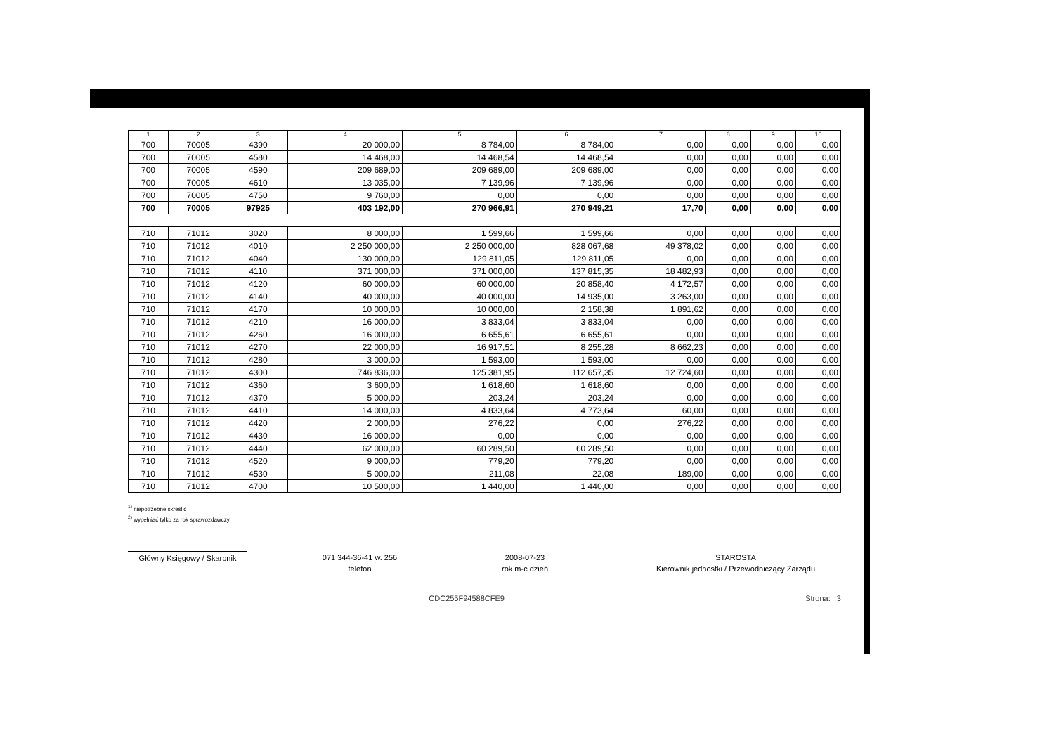| 1 | 2 | 3 | 4 | 5 | 6 | 7 | 8 | 9 | 10 |
| --- | --- | --- | --- | --- | --- | --- | --- | --- | --- |
| 700 | 70005 | 4390 | 20 000,00 | 8 784,00 | 8 784,00 | 0,00 | 0,00 | 0,00 | 0,00 |
| 700 | 70005 | 4580 | 14 468,00 | 14 468,54 | 14 468,54 | 0,00 | 0,00 | 0,00 | 0,00 |
| 700 | 70005 | 4590 | 209 689,00 | 209 689,00 | 209 689,00 | 0,00 | 0,00 | 0,00 | 0,00 |
| 700 | 70005 | 4610 | 13 035,00 | 7 139,96 | 7 139,96 | 0,00 | 0,00 | 0,00 | 0,00 |
| 700 | 70005 | 4750 | 9 760,00 | 0,00 | 0,00 | 0,00 | 0,00 | 0,00 | 0,00 |
| 700 | 70005 | 97925 | 403 192,00 | 270 966,91 | 270 949,21 | 17,70 | 0,00 | 0,00 | 0,00 |
| 710 | 71012 | 3020 | 8 000,00 | 1 599,66 | 1 599,66 | 0,00 | 0,00 | 0,00 | 0,00 |
| 710 | 71012 | 4010 | 2 250 000,00 | 2 250 000,00 | 828 067,68 | 49 378,02 | 0,00 | 0,00 | 0,00 |
| 710 | 71012 | 4040 | 130 000,00 | 129 811,05 | 129 811,05 | 0,00 | 0,00 | 0,00 | 0,00 |
| 710 | 71012 | 4110 | 371 000,00 | 371 000,00 | 137 815,35 | 18 482,93 | 0,00 | 0,00 | 0,00 |
| 710 | 71012 | 4120 | 60 000,00 | 60 000,00 | 20 858,40 | 4 172,57 | 0,00 | 0,00 | 0,00 |
| 710 | 71012 | 4140 | 40 000,00 | 40 000,00 | 14 935,00 | 3 263,00 | 0,00 | 0,00 | 0,00 |
| 710 | 71012 | 4170 | 10 000,00 | 10 000,00 | 2 158,38 | 1 891,62 | 0,00 | 0,00 | 0,00 |
| 710 | 71012 | 4210 | 16 000,00 | 3 833,04 | 3 833,04 | 0,00 | 0,00 | 0,00 | 0,00 |
| 710 | 71012 | 4260 | 16 000,00 | 6 655,61 | 6 655,61 | 0,00 | 0,00 | 0,00 | 0,00 |
| 710 | 71012 | 4270 | 22 000,00 | 16 917,51 | 8 255,28 | 8 662,23 | 0,00 | 0,00 | 0,00 |
| 710 | 71012 | 4280 | 3 000,00 | 1 593,00 | 1 593,00 | 0,00 | 0,00 | 0,00 | 0,00 |
| 710 | 71012 | 4300 | 746 836,00 | 125 381,95 | 112 657,35 | 12 724,60 | 0,00 | 0,00 | 0,00 |
| 710 | 71012 | 4360 | 3 600,00 | 1 618,60 | 1 618,60 | 0,00 | 0,00 | 0,00 | 0,00 |
| 710 | 71012 | 4370 | 5 000,00 | 203,24 | 203,24 | 0,00 | 0,00 | 0,00 | 0,00 |
| 710 | 71012 | 4410 | 14 000,00 | 4 833,64 | 4 773,64 | 60,00 | 0,00 | 0,00 | 0,00 |
| 710 | 71012 | 4420 | 2 000,00 | 276,22 | 0,00 | 276,22 | 0,00 | 0,00 | 0,00 |
| 710 | 71012 | 4430 | 16 000,00 | 0,00 | 0,00 | 0,00 | 0,00 | 0,00 | 0,00 |
| 710 | 71012 | 4440 | 62 000,00 | 60 289,50 | 60 289,50 | 0,00 | 0,00 | 0,00 | 0,00 |
| 710 | 71012 | 4520 | 9 000,00 | 779,20 | 779,20 | 0,00 | 0,00 | 0,00 | 0,00 |
| 710 | 71012 | 4530 | 5 000,00 | 211,08 | 22,08 | 189,00 | 0,00 | 0,00 | 0,00 |
| 710 | 71012 | 4700 | 10 500,00 | 1 440,00 | 1 440,00 | 0,00 | 0,00 | 0,00 | 0,00 |
<sup>1)</sup> niepotrzebne skreślić
<sup>2)</sup> wypełniać tylko za rok sprawozdawczy
Główny Księgowy / Skarbnik
071 344-36-41 w. 256
telefon
2008-07-23
rok m-c dzień
STAROSTA
Kierownik jednostki / Przewodniczący Zarządu
CDC255F94588CFE9 Strona: 3